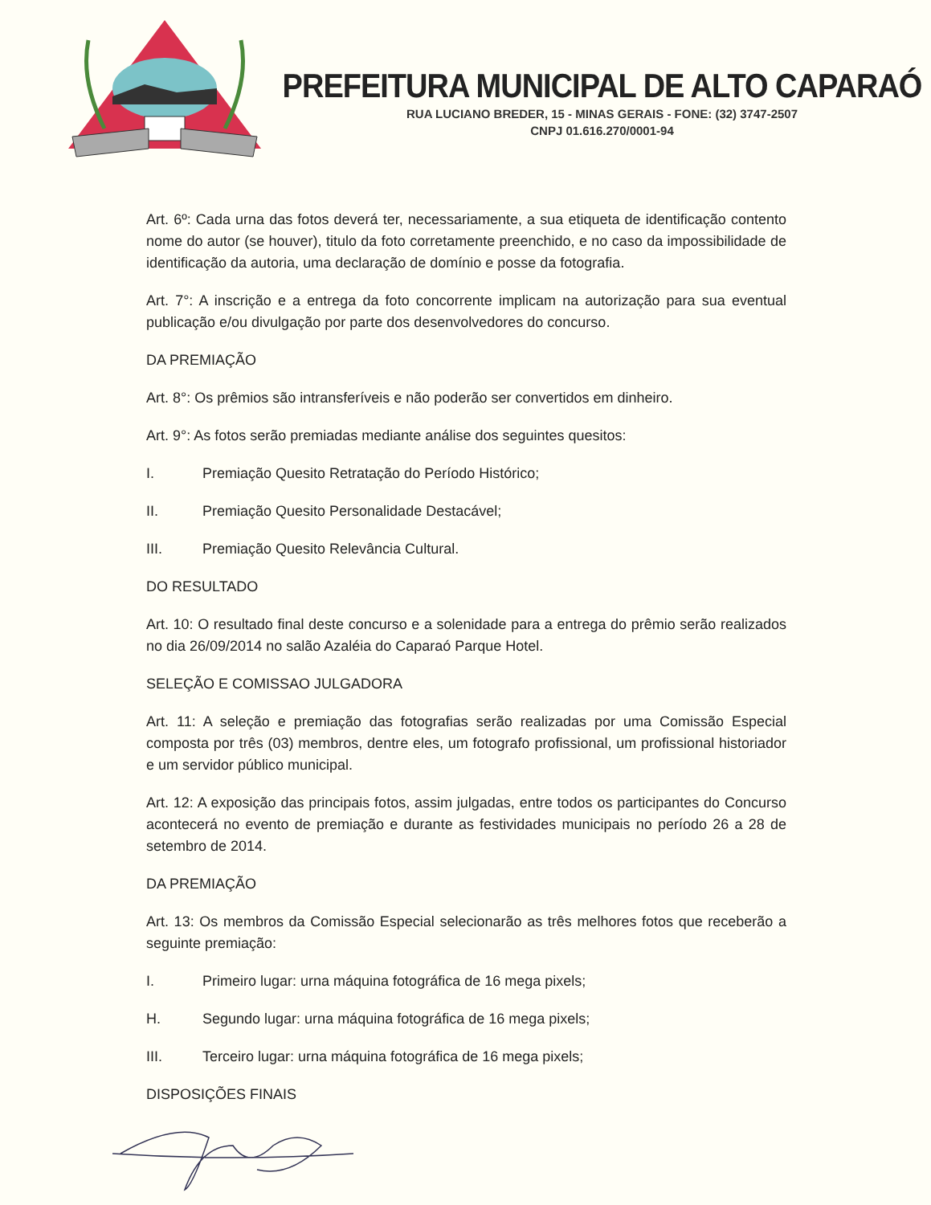PREFEITURA MUNICIPAL DE ALTO CAPARAÓ
RUA LUCIANO BREDER, 15 - MINAS GERAIS - FONE: (32) 3747-2507
CNPJ 01.616.270/0001-94
Art. 6º: Cada urna das fotos deverá ter, necessariamente, a sua etiqueta de identificação contento nome do autor (se houver), titulo da foto corretamente preenchido, e no caso da impossibilidade de identificação da autoria, uma declaração de domínio e posse da fotografia.
Art. 7°: A inscrição e a entrega da foto concorrente implicam na autorização para sua eventual publicação e/ou divulgação por parte dos desenvolvedores do concurso.
DA PREMIAÇÃO
Art. 8°: Os prêmios são intransferíveis e não poderão ser convertidos em dinheiro.
Art. 9°: As fotos serão premiadas mediante análise dos seguintes quesitos:
I. Premiação Quesito Retratação do Período Histórico;
II. Premiação Quesito Personalidade Destacável;
III. Premiação Quesito Relevância Cultural.
DO RESULTADO
Art. 10: O resultado final deste concurso e a solenidade para a entrega do prêmio serão realizados no dia 26/09/2014 no salão Azaléia do Caparaó Parque Hotel.
SELEÇÃO E COMISSAO JULGADORA
Art. 11: A seleção e premiação das fotografias serão realizadas por uma Comissão Especial composta por três (03) membros, dentre eles, um fotografo profissional, um profissional historiador e um servidor público municipal.
Art. 12: A exposição das principais fotos, assim julgadas, entre todos os participantes do Concurso acontecerá no evento de premiação e durante as festividades municipais no período 26 a 28 de setembro de 2014.
DA PREMIAÇÃO
Art. 13: Os membros da Comissão Especial selecionarão as três melhores fotos que receberão a seguinte premiação:
I. Primeiro lugar: urna máquina fotográfica de 16 mega pixels;
H. Segundo lugar: urna máquina fotográfica de 16 mega pixels;
III. Terceiro lugar: urna máquina fotográfica de 16 mega pixels;
DISPOSIÇÕES FINAIS